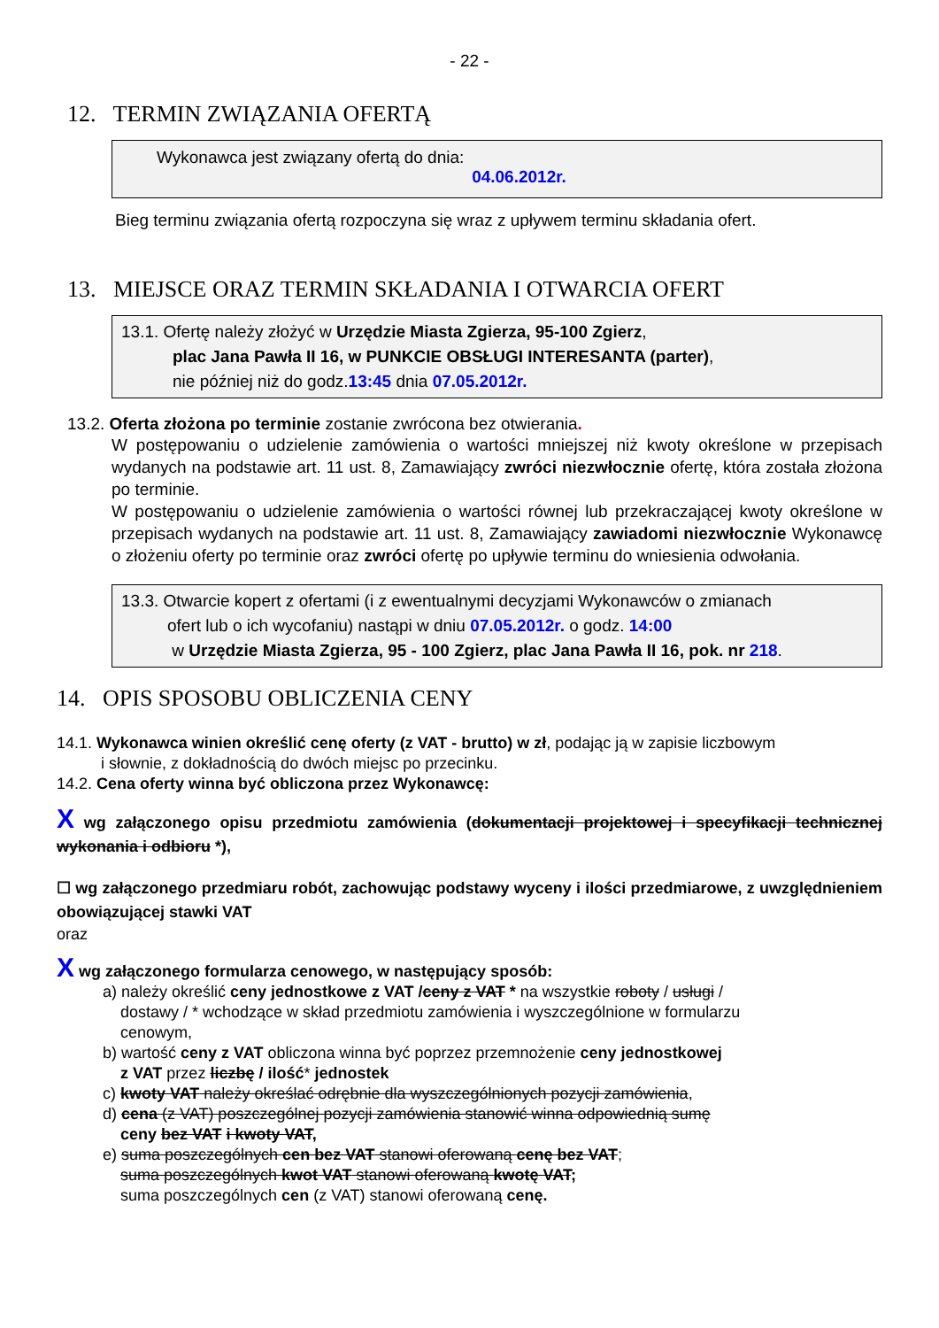- 22 -
12. TERMIN ZWIĄZANIA OFERTĄ
Wykonawca jest związany ofertą do dnia:
04.06.2012r.
Bieg terminu związania ofertą rozpoczyna się wraz z upływem terminu składania ofert.
13. MIEJSCE ORAZ TERMIN SKŁADANIA I OTWARCIA OFERT
13.1. Ofertę należy złożyć w Urzędzie Miasta Zgierza, 95-100 Zgierz,
plac Jana Pawła II 16, w PUNKCIE OBSŁUGI INTERESANTA (parter),
nie później niż do godz.13:45 dnia 07.05.2012r.
13.2. Oferta złożona po terminie zostanie zwrócona bez otwierania.
W postępowaniu o udzielenie zamówienia o wartości mniejszej niż kwoty określone w przepisach wydanych na podstawie art. 11 ust. 8, Zamawiający zwróci niezwłocznie ofertę, która została złożona po terminie.
W postępowaniu o udzielenie zamówienia o wartości równej lub przekraczającej kwoty określone w przepisach wydanych na podstawie art. 11 ust. 8, Zamawiający zawiadomi niezwłocznie Wykonawcę o złożeniu oferty po terminie oraz zwróci ofertę po upływie terminu do wniesienia odwołania.
13.3. Otwarcie kopert z ofertami (i z ewentualnymi decyzjami Wykonawców o zmianach
ofert lub o ich wycofaniu) nastąpi w dniu 07.05.2012r. o godz. 14:00
w Urzędzie Miasta Zgierza, 95 - 100 Zgierz, plac Jana Pawła II 16, pok. nr 218.
14. OPIS SPOSOBU OBLICZENIA CENY
14.1. Wykonawca winien określić cenę oferty (z VAT - brutto) w zł, podając ją w zapisie liczbowym
i słownie, z dokładnością do dwóch miejsc po przecinku.
14.2. Cena oferty winna być obliczona przez Wykonawcę:
X wg załączonego opisu przedmiotu zamówienia (dokumentacji projektowej i specyfikacji technicznej wykonania i odbioru *),
☐ wg załączonego przedmiaru robót, zachowując podstawy wyceny i ilości przedmiarowe, z uwzględnieniem obowiązującej stawki VAT
oraz
X wg załączonego formularza cenowego, w następujący sposób:
a) należy określić ceny jednostkowe z VAT /ceny z VAT * na wszystkie roboty / usługi /
dostawy / * wchodzące w skład przedmiotu zamówienia i wyszczególnione w formularzu
cenowym,
b) wartość ceny z VAT obliczona winna być poprzez przemnożenie ceny jednostkowej
z VAT przez liczbę / ilość* jednostek
c) kwoty VAT należy określać odrębnie dla wyszczególnionych pozycji zamówienia,
d) cena (z VAT) poszczególnej pozycji zamówienia stanowić winna odpowiednią sumę
ceny bez VAT i kwoty VAT,
e) suma poszczególnych cen bez VAT stanowi oferowaną cenę bez VAT;
suma poszczególnych kwot VAT stanowi oferowaną kwotę VAT;
suma poszczególnych cen (z VAT) stanowi oferowaną cenę.